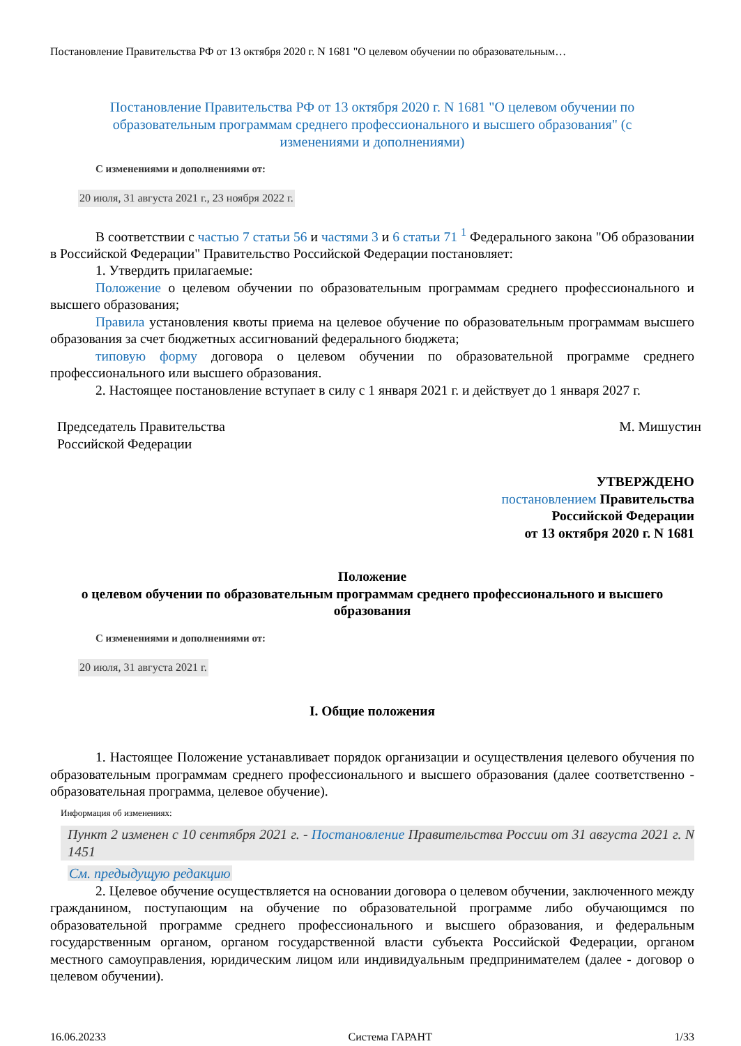Постановление Правительства РФ от 13 октября 2020 г. N 1681 "О целевом обучении по образовательным…
Постановление Правительства РФ от 13 октября 2020 г. N 1681 "О целевом обучении по образовательным программам среднего профессионального и высшего образования" (с изменениями и дополнениями)
С изменениями и дополнениями от:
20 июля, 31 августа 2021 г., 23 ноября 2022 г.
В соответствии с частью 7 статьи 56 и частями 3 и 6 статьи 71 <sup>1</sup> Федерального закона "Об образовании в Российской Федерации" Правительство Российской Федерации постановляет:
1. Утвердить прилагаемые:
Положение о целевом обучении по образовательным программам среднего профессионального и высшего образования;
Правила установления квоты приема на целевое обучение по образовательным программам высшего образования за счет бюджетных ассигнований федерального бюджета;
типовую форму договора о целевом обучении по образовательной программе среднего профессионального или высшего образования.
2. Настоящее постановление вступает в силу с 1 января 2021 г. и действует до 1 января 2027 г.
Председатель Правительства
Российской Федерации
М. Мишустин
УТВЕРЖДЕНО
постановлением Правительства
Российской Федерации
от 13 октября 2020 г. N 1681
Положение
о целевом обучении по образовательным программам среднего профессионального и высшего образования
С изменениями и дополнениями от:
20 июля, 31 августа 2021 г.
I. Общие положения
1. Настоящее Положение устанавливает порядок организации и осуществления целевого обучения по образовательным программам среднего профессионального и высшего образования (далее соответственно - образовательная программа, целевое обучение).
Информация об изменениях:
Пункт 2 изменен с 10 сентября 2021 г. - Постановление Правительства России от 31 августа 2021 г. N 1451
См. предыдущую редакцию
2. Целевое обучение осуществляется на основании договора о целевом обучении, заключенного между гражданином, поступающим на обучение по образовательной программе либо обучающимся по образовательной программе среднего профессионального и высшего образования, и федеральным государственным органом, органом государственной власти субъекта Российской Федерации, органом местного самоуправления, юридическим лицом или индивидуальным предпринимателем (далее - договор о целевом обучении).
16.06.20233 Система ГАРАНТ 1/33